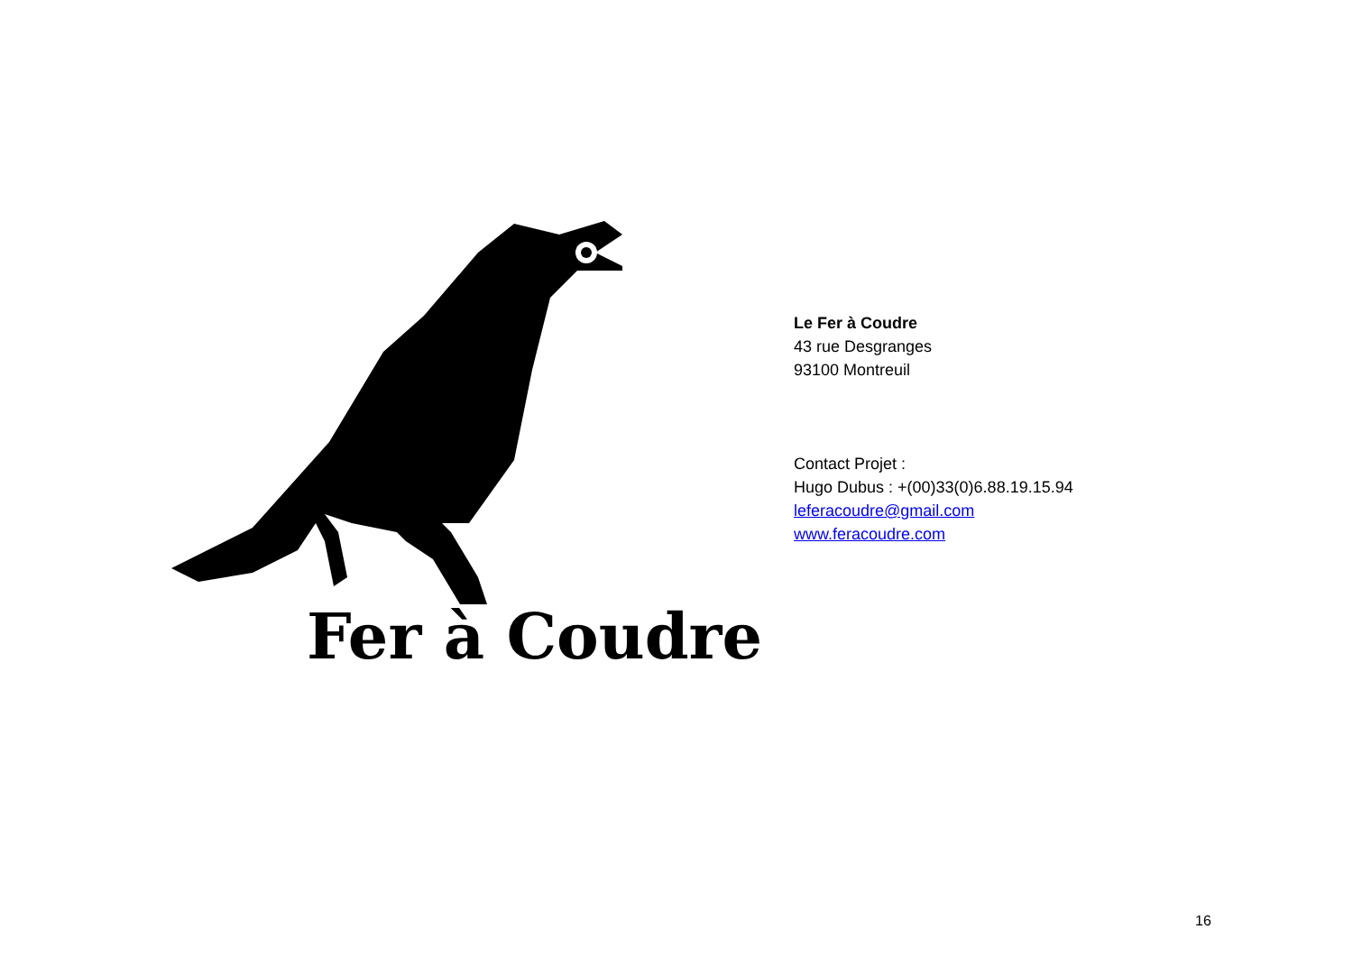Fer à Coudre
Le Fer à Coudre
43 rue Desgranges
93100 Montreuil
Contact Projet :
Hugo Dubus : +(00)33(0)6.88.19.15.94
leferacoudre@gmail.com
www.feracoudre.com
16